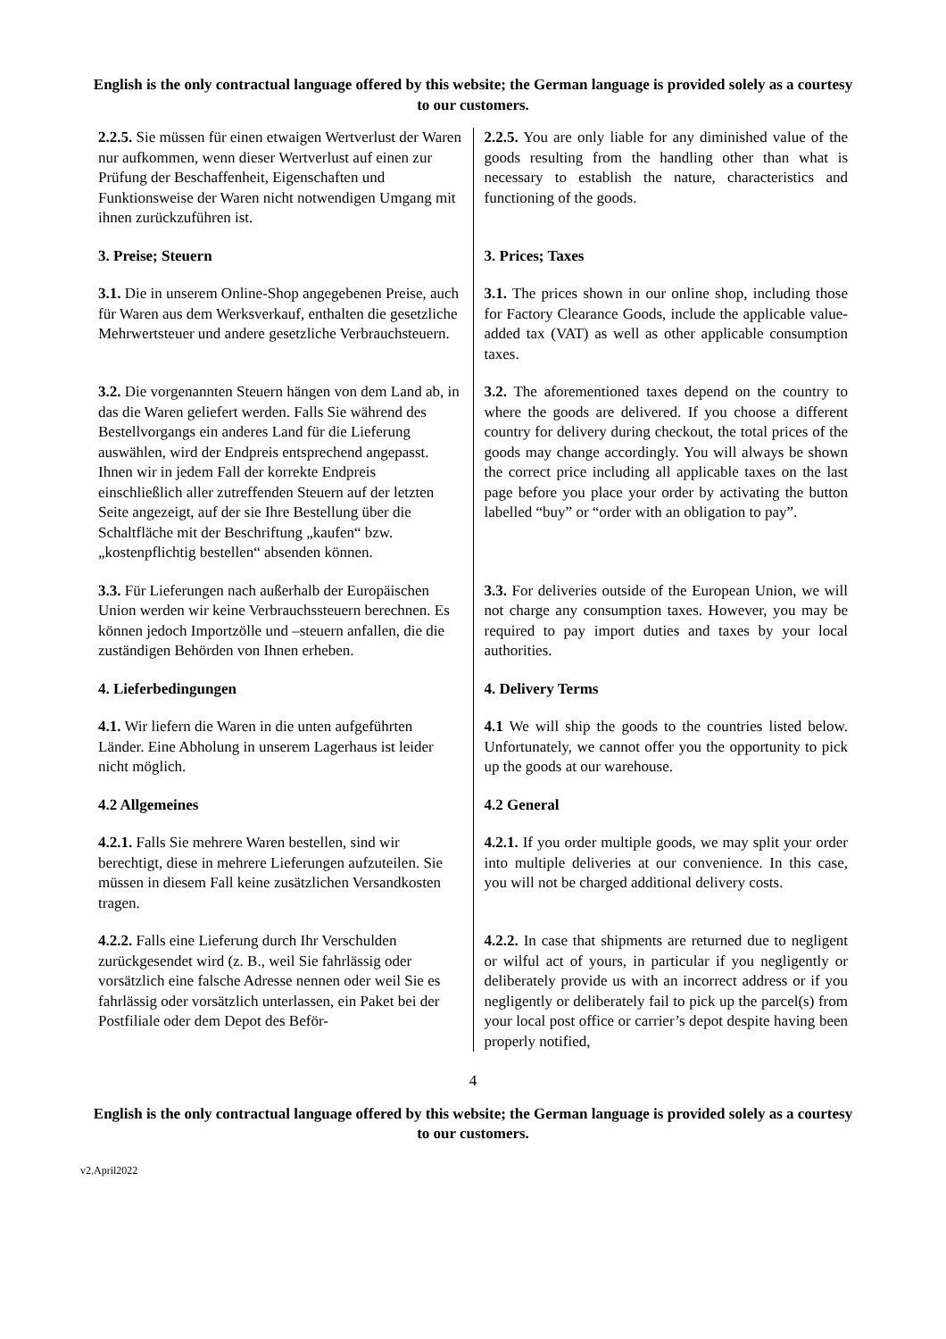English is the only contractual language offered by this website; the German language is provided solely as a courtesy to our customers.
| 2.2.5. Sie müssen für einen etwaigen Wertverlust der Waren nur aufkommen, wenn dieser Wertverlust auf einen zur Prüfung der Beschaffenheit, Eigenschaften und Funktionsweise der Waren nicht notwendigen Umgang mit ihnen zurückzuführen ist. | 2.2.5. You are only liable for any diminished value of the goods resulting from the handling other than what is necessary to establish the nature, characteristics and functioning of the goods. |
| 3. Preise; Steuern | 3. Prices; Taxes |
| 3.1. Die in unserem Online-Shop angegebenen Preise, auch für Waren aus dem Werksverkauf, enthalten die gesetzliche Mehrwertsteuer und andere gesetzliche Verbrauchsteuern. | 3.1. The prices shown in our online shop, including those for Factory Clearance Goods, include the applicable value-added tax (VAT) as well as other applicable consumption taxes. |
| 3.2. Die vorgenannten Steuern hängen von dem Land ab, in das die Waren geliefert werden. Falls Sie während des Bestellvorgangs ein anderes Land für die Lieferung auswählen, wird der Endpreis entsprechend angepasst. Ihnen wir in jedem Fall der korrekte Endpreis einschließlich aller zutreffenden Steuern auf der letzten Seite angezeigt, auf der sie Ihre Bestellung über die Schaltfläche mit der Beschriftung „kaufen“ bzw. „kostenpflichtig bestellen“ absenden können. | 3.2. The aforementioned taxes depend on the country to where the goods are delivered. If you choose a different country for delivery during checkout, the total prices of the goods may change accordingly. You will always be shown the correct price including all applicable taxes on the last page before you place your order by activating the button labelled “buy” or “order with an obligation to pay”. |
| 3.3. Für Lieferungen nach außerhalb der Europäischen Union werden wir keine Verbrauchssteuern berechnen. Es können jedoch Importzölle und –steuern anfallen, die die zuständigen Behörden von Ihnen erheben. | 3.3. For deliveries outside of the European Union, we will not charge any consumption taxes. However, you may be required to pay import duties and taxes by your local authorities. |
| 4. Lieferbedingungen | 4. Delivery Terms |
| 4.1. Wir liefern die Waren in die unten aufgeführten Länder. Eine Abholung in unserem Lagerhaus ist leider nicht möglich. | 4.1 We will ship the goods to the countries listed below. Unfortunately, we cannot offer you the opportunity to pick up the goods at our warehouse. |
| 4.2 Allgemeines | 4.2 General |
| 4.2.1. Falls Sie mehrere Waren bestellen, sind wir berechtigt, diese in mehrere Lieferungen aufzuteilen. Sie müssen in diesem Fall keine zusätzlichen Versandkosten tragen. | 4.2.1. If you order multiple goods, we may split your order into multiple deliveries at our convenience. In this case, you will not be charged additional delivery costs. |
| 4.2.2. Falls eine Lieferung durch Ihr Verschulden zurückgesendet wird (z. B., weil Sie fahrlässig oder vorsätzlich eine falsche Adresse nennen oder weil Sie es fahrlässig oder vorsätzlich unterlassen, ein Paket bei der Postfiliale oder dem Depot des Beför- | 4.2.2. In case that shipments are returned due to negligent or wilful act of yours, in particular if you negligently or deliberately provide us with an incorrect address or if you negligently or deliberately fail to pick up the parcel(s) from your local post office or carrier’s depot despite having been properly notified, |
4
English is the only contractual language offered by this website; the German language is provided solely as a courtesy to our customers.
v2.April2022